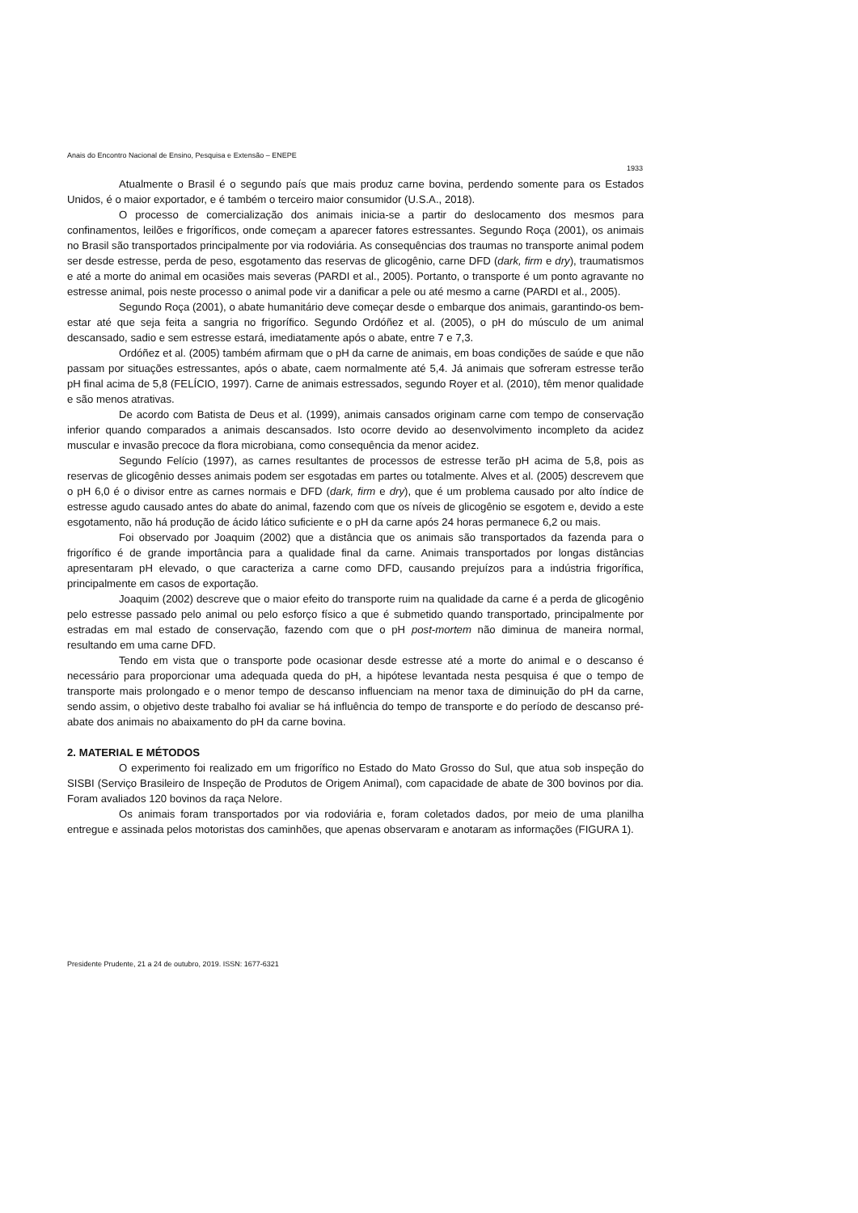Anais do Encontro Nacional de Ensino, Pesquisa e Extensão – ENEPE
1933
Atualmente o Brasil é o segundo país que mais produz carne bovina, perdendo somente para os Estados Unidos, é o maior exportador, e é também o terceiro maior consumidor (U.S.A., 2018).
O processo de comercialização dos animais inicia-se a partir do deslocamento dos mesmos para confinamentos, leilões e frigoríficos, onde começam a aparecer fatores estressantes. Segundo Roça (2001), os animais no Brasil são transportados principalmente por via rodoviária. As consequências dos traumas no transporte animal podem ser desde estresse, perda de peso, esgotamento das reservas de glicogênio, carne DFD (dark, firm e dry), traumatismos e até a morte do animal em ocasiões mais severas (PARDI et al., 2005). Portanto, o transporte é um ponto agravante no estresse animal, pois neste processo o animal pode vir a danificar a pele ou até mesmo a carne (PARDI et al., 2005).
Segundo Roça (2001), o abate humanitário deve começar desde o embarque dos animais, garantindo-os bem-estar até que seja feita a sangria no frigorífico. Segundo Ordóñez et al. (2005), o pH do músculo de um animal descansado, sadio e sem estresse estará, imediatamente após o abate, entre 7 e 7,3.
Ordóñez et al. (2005) também afirmam que o pH da carne de animais, em boas condições de saúde e que não passam por situações estressantes, após o abate, caem normalmente até 5,4. Já animais que sofreram estresse terão pH final acima de 5,8 (FELÍCIO, 1997). Carne de animais estressados, segundo Royer et al. (2010), têm menor qualidade e são menos atrativas.
De acordo com Batista de Deus et al. (1999), animais cansados originam carne com tempo de conservação inferior quando comparados a animais descansados. Isto ocorre devido ao desenvolvimento incompleto da acidez muscular e invasão precoce da flora microbiana, como consequência da menor acidez.
Segundo Felício (1997), as carnes resultantes de processos de estresse terão pH acima de 5,8, pois as reservas de glicogênio desses animais podem ser esgotadas em partes ou totalmente. Alves et al. (2005) descrevem que o pH 6,0 é o divisor entre as carnes normais e DFD (dark, firm e dry), que é um problema causado por alto índice de estresse agudo causado antes do abate do animal, fazendo com que os níveis de glicogênio se esgotem e, devido a este esgotamento, não há produção de ácido lático suficiente e o pH da carne após 24 horas permanece 6,2 ou mais.
Foi observado por Joaquim (2002) que a distância que os animais são transportados da fazenda para o frigorífico é de grande importância para a qualidade final da carne. Animais transportados por longas distâncias apresentaram pH elevado, o que caracteriza a carne como DFD, causando prejuízos para a indústria frigorífica, principalmente em casos de exportação.
Joaquim (2002) descreve que o maior efeito do transporte ruim na qualidade da carne é a perda de glicogênio pelo estresse passado pelo animal ou pelo esforço físico a que é submetido quando transportado, principalmente por estradas em mal estado de conservação, fazendo com que o pH post-mortem não diminua de maneira normal, resultando em uma carne DFD.
Tendo em vista que o transporte pode ocasionar desde estresse até a morte do animal e o descanso é necessário para proporcionar uma adequada queda do pH, a hipótese levantada nesta pesquisa é que o tempo de transporte mais prolongado e o menor tempo de descanso influenciam na menor taxa de diminuição do pH da carne, sendo assim, o objetivo deste trabalho foi avaliar se há influência do tempo de transporte e do período de descanso pré-abate dos animais no abaixamento do pH da carne bovina.
2. MATERIAL E MÉTODOS
O experimento foi realizado em um frigorífico no Estado do Mato Grosso do Sul, que atua sob inspeção do SISBI (Serviço Brasileiro de Inspeção de Produtos de Origem Animal), com capacidade de abate de 300 bovinos por dia. Foram avaliados 120 bovinos da raça Nelore.
Os animais foram transportados por via rodoviária e, foram coletados dados, por meio de uma planilha entregue e assinada pelos motoristas dos caminhões, que apenas observaram e anotaram as informações (FIGURA 1).
Presidente Prudente, 21 a 24 de outubro, 2019. ISSN: 1677-6321